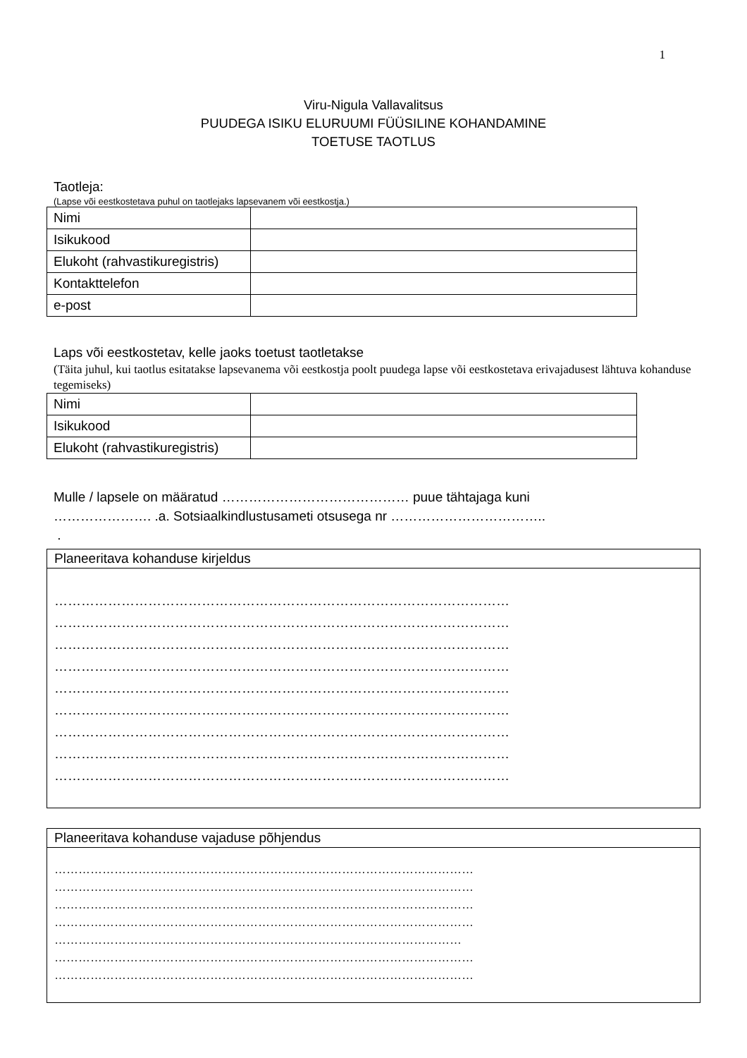1
Viru-Nigula Vallavalitsus
PUUDEGA ISIKU ELURUUMI FÜÜSILINE KOHANDAMINE
TOETUSE TAOTLUS
Taotleja:
(Lapse või eestkostetava puhul on taotlejaks lapsevanem või eestkostja.)
| Nimi | |
| Isikukood | |
| Elukoht (rahvastikuregistris) | |
| Kontakttelefon | |
| e-post | |
Laps või eestkostetav, kelle jaoks toetust taotletakse
(Täita juhul, kui taotlus esitatakse lapsevanema või eestkostja poolt puudega lapse või eestkostetava erivajadusest lähtuva kohanduse tegemiseks)
| Nimi | |
| Isikukood | |
| Elukoht (rahvastikuregistris) | |
Mulle / lapsele on määratud …………………………………… puue tähtajaga kuni
…………………. .a. Sotsiaalkindlustusameti otsusega nr ……………………………..
.
Planeeritava kohanduse kirjeldus
…………………………………………………………………………………………
…………………………………………………………………………………………
…………………………………………………………………………………………
…………………………………………………………………………………………
…………………………………………………………………………………………
…………………………………………………………………………………………
…………………………………………………………………………………………
…………………………………………………………………………………………
…………………………………………………………………………………………
Planeeritava kohanduse vajaduse põhjendus
……………………………………………………………………………………………
……………………………………………………………………………………………
……………………………………………………………………………………………
……………………………………………………………………………………………
…………………………………………………………………………………………
……………………………………………………………………………………………
……………………………………………………………………………………………